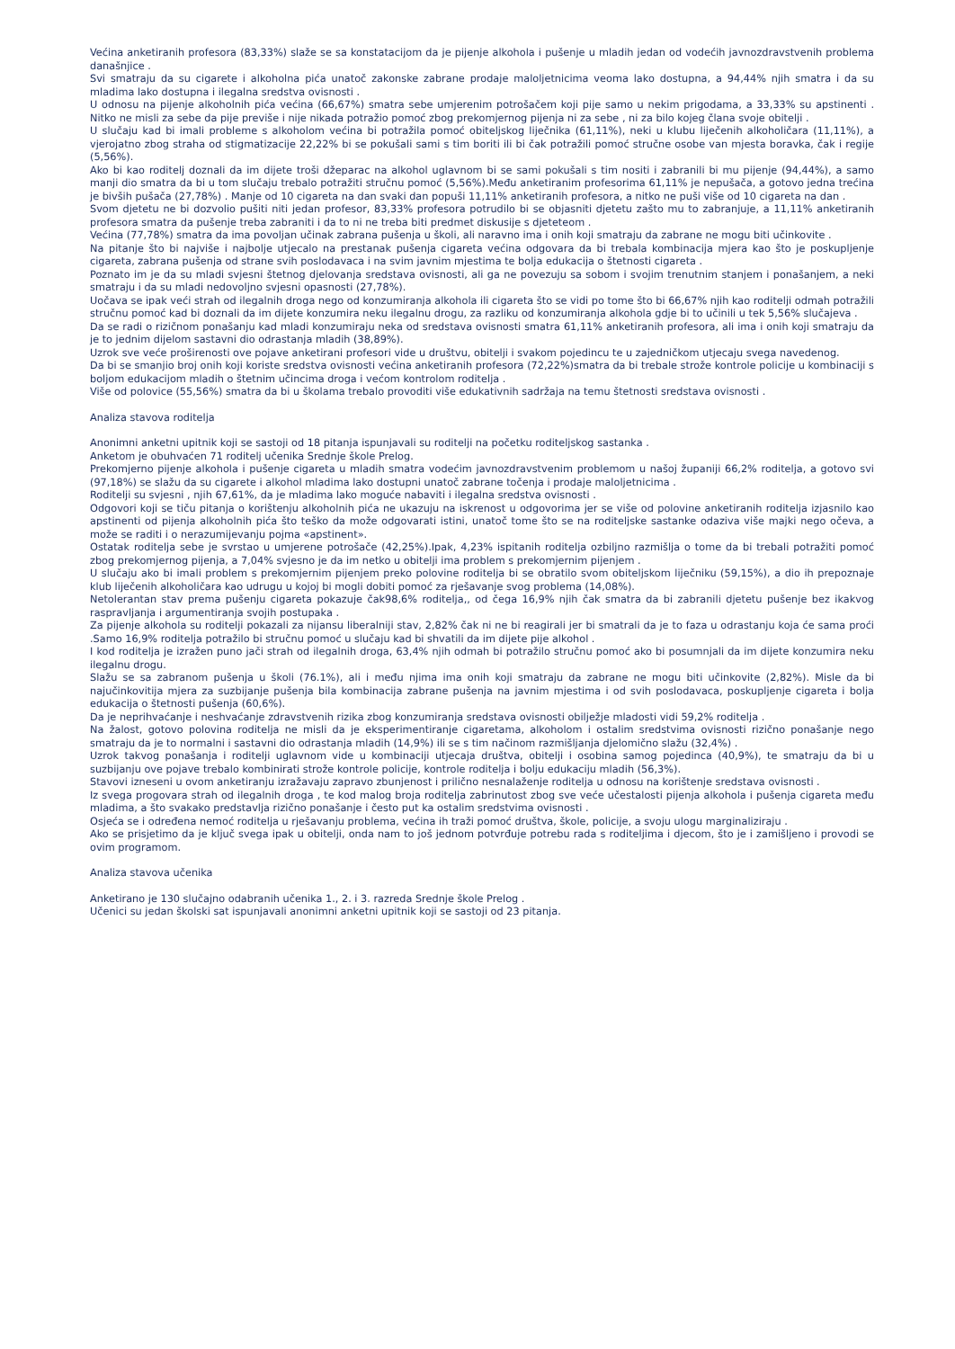Većina anketiranih profesora (83,33%) slaže se sa konstatacijom da je pijenje alkohola i pušenje u mladih jedan od vodećih javnozdravstvenih problema današnjice .
Svi smatraju da su cigarete i alkoholna pića unatoč zakonske zabrane prodaje maloljetnicima veoma lako dostupna, a 94,44% njih smatra i da su mladima lako dostupna i ilegalna sredstva ovisnosti .
U odnosu na pijenje alkoholnih pića većina (66,67%) smatra sebe umjerenim potrošačem koji pije samo u nekim prigodama, a 33,33% su apstinenti . Nitko ne misli za sebe da pije previše i nije nikada potražio pomoć zbog prekomjernog pijenja ni za sebe , ni za bilo kojeg člana svoje obitelji .
U slučaju kad bi imali probleme s alkoholom većina bi potražila pomoć obiteljskog liječnika (61,11%), neki u klubu liječenih alkoholičara (11,11%), a vjerojatno zbog straha od stigmatizacije 22,22% bi se pokušali sami s tim boriti ili bi čak potražili pomoć stručne osobe van mjesta boravka, čak i regije (5,56%).
Ako bi kao roditelj doznali da im dijete troši džeparac na alkohol uglavnom bi se sami pokušali s tim nositi i zabranili bi mu pijenje (94,44%), a samo manji dio smatra da bi u tom slučaju trebalo potražiti stručnu pomoć (5,56%).Među anketiranim profesorima 61,11% je nepušača, a gotovo jedna trećina je bivših pušača (27,78%) . Manje od 10 cigareta na dan svaki dan popuši 11,11% anketiranih profesora, a nitko ne puši više od 10 cigareta na dan .
Svom djetetu ne bi dozvolio pušiti niti jedan profesor, 83,33% profesora potrudilo bi se objasniti djetetu zašto mu to zabranjuje, a 11,11% anketiranih profesora smatra da pušenje treba zabraniti i da to ni ne treba biti predmet diskusije s djeteteom .
Većina (77,78%) smatra da ima povoljan učinak zabrana pušenja u školi, ali naravno ima i onih koji smatraju da zabrane ne mogu biti učinkovite .
Na pitanje što bi najviše i najbolje utjecalo na prestanak pušenja cigareta većina odgovara da bi trebala kombinacija mjera kao što je poskupljenje cigareta, zabrana pušenja od strane svih poslodavaca i na svim javnim mjestima te bolja edukacija o štetnosti cigareta .
Poznato im je da su mladi svjesni štetnog djelovanja sredstava ovisnosti, ali ga ne povezuju sa sobom i svojim trenutnim stanjem i ponašanjem, a neki smatraju i da su mladi nedovoljno svjesni opasnosti (27,78%).
Uočava se ipak veći strah od ilegalnih droga nego od konzumiranja alkohola ili cigareta što se vidi po tome što bi 66,67% njih kao roditelji odmah potražili stručnu pomoć kad bi doznali da im dijete konzumira neku ilegalnu drogu, za razliku od konzumiranja alkohola gdje bi to učinili u tek 5,56% slučajeva .
Da se radi o rizičnom ponašanju kad mladi konzumiraju neka od sredstava ovisnosti smatra 61,11% anketiranih profesora, ali ima i onih koji smatraju da je to jednim dijelom sastavni dio odrastanja mladih (38,89%).
Uzrok sve veće proširenosti ove pojave anketirani profesori vide u društvu, obitelji i svakom pojedincu te u zajedničkom utjecaju svega navedenog.
Da bi se smanjio broj onih koji koriste sredstva ovisnosti većina anketiranih profesora (72,22%)smatra da bi trebale strože kontrole policije u kombinaciji s boljom edukacijom mladih o štetnim učincima droga i većom kontrolom roditelja .
Više od polovice (55,56%) smatra da bi u školama trebalo provoditi više edukativnih sadržaja na temu štetnosti sredstava ovisnosti .
Analiza stavova roditelja
Anonimni anketni upitnik koji se sastoji od 18 pitanja ispunjavali su roditelji na početku roditeljskog sastanka .
Anketom je obuhvaćen 71 roditelj učenika Srednje škole Prelog.
Prekomjerno pijenje alkohola i pušenje cigareta u mladih smatra vodećim javnozdravstvenim problemom u našoj županiji 66,2% roditelja, a gotovo svi (97,18%) se slažu da su cigarete i alkohol mladima lako dostupni unatoč zabrane točenja i prodaje maloljetnicima .
Roditelji su svjesni , njih 67,61%, da je mladima lako moguće nabaviti i ilegalna sredstva ovisnosti .
Odgovori koji se tiču pitanja o korištenju alkoholnih pića ne ukazuju na iskrenost u odgovorima jer se više od polovine anketiranih roditelja izjasnilo kao apstinenti od pijenja alkoholnih pića što teško da može odgovarati istini, unatoč tome što se na roditeljske sastanke odaziva više majki nego očeva, a može se raditi i o nerazumijevanju pojma «apstinent».
Ostatak roditelja sebe je svrstao u umjerene potrošače (42,25%).Ipak, 4,23% ispitanih roditelja ozbiljno razmišlja o tome da bi trebali potražiti pomoć zbog prekomjernog pijenja, a 7,04% svjesno je da im netko u obitelji ima problem s prekomjernim pijenjem .
U slučaju ako bi imali problem s prekomjernim pijenjem preko polovine roditelja bi se obratilo svom obiteljskom liječniku (59,15%), a dio ih prepoznaje klub liječenih alkoholičara kao udrugu u kojoj bi mogli dobiti pomoć za rješavanje svog problema (14,08%).
Netolerantan stav prema pušenju cigareta pokazuje čak98,6% roditelja,, od čega 16,9% njih čak smatra da bi zabranili djetetu pušenje bez ikakvog raspravljanja i argumentiranja svojih postupaka .
Za pijenje alkohola su roditelji pokazali za nijansu liberalniji stav, 2,82% čak ni ne bi reagirali jer bi smatrali da je to faza u odrastanju koja će sama proći .Samo 16,9% roditelja potražilo bi stručnu pomoć u slučaju kad bi shvatili da im dijete pije alkohol .
I kod roditelja je izražen puno jači strah od ilegalnih droga, 63,4% njih odmah bi potražilo stručnu pomoć ako bi posumnjali da im dijete konzumira neku ilegalnu drogu.
Slažu se sa zabranom pušenja u školi (76.1%), ali i među njima ima onih koji smatraju da zabrane ne mogu biti učinkovite (2,82%). Misle da bi najučinkovitija mjera za suzbijanje pušenja bila kombinacija zabrane pušenja na javnim mjestima i od svih poslodavaca, poskupljenje cigareta i bolja edukacija o štetnosti pušenja (60,6%).
Da je neprihvaćanje i neshvaćanje zdravstvenih rizika zbog konzumiranja sredstava ovisnosti obilježje mladosti vidi 59,2% roditelja .
Na žalost, gotovo polovina roditelja ne misli da je eksperimentiranje cigaretama, alkoholom i ostalim sredstvima ovisnosti rizično ponašanje nego smatraju da je to normalni i sastavni dio odrastanja mladih (14,9%) ili se s tim načinom razmišljanja djelomično slažu (32,4%) .
Uzrok takvog ponašanja i roditelji uglavnom vide u kombinaciji utjecaja društva, obitelji i osobina samog pojedinca (40,9%), te smatraju da bi u suzbijanju ove pojave trebalo kombinirati strože kontrole policije, kontrole roditelja i bolju edukaciju mladih (56,3%).
Stavovi izneseni u ovom anketiranju izražavaju zapravo zbunjenost i prilično nesnalaženje roditelja u odnosu na korištenje sredstava ovisnosti .
Iz svega progovara strah od ilegalnih droga , te kod malog broja roditelja zabrinutost zbog sve veće učestalosti pijenja alkohola i pušenja cigareta među mladima, a što svakako predstavlja rizično ponašanje i često put ka ostalim sredstvima ovisnosti .
Osjeća se i određena nemoć roditelja u rješavanju problema, većina ih traži pomoć društva, škole, policije, a svoju ulogu marginaliziraju .
Ako se prisjetimo da je ključ svega ipak u obitelji, onda nam to još jednom potvrđuje potrebu rada s roditeljima i djecom, što je i zamišljeno i provodi se ovim programom.
Analiza stavova učenika
Anketirano je 130 slučajno odabranih učenika 1., 2. i 3. razreda Srednje škole Prelog .
Učenici su jedan školski sat ispunjavali anonimni anketni upitnik koji se sastoji od 23 pitanja.